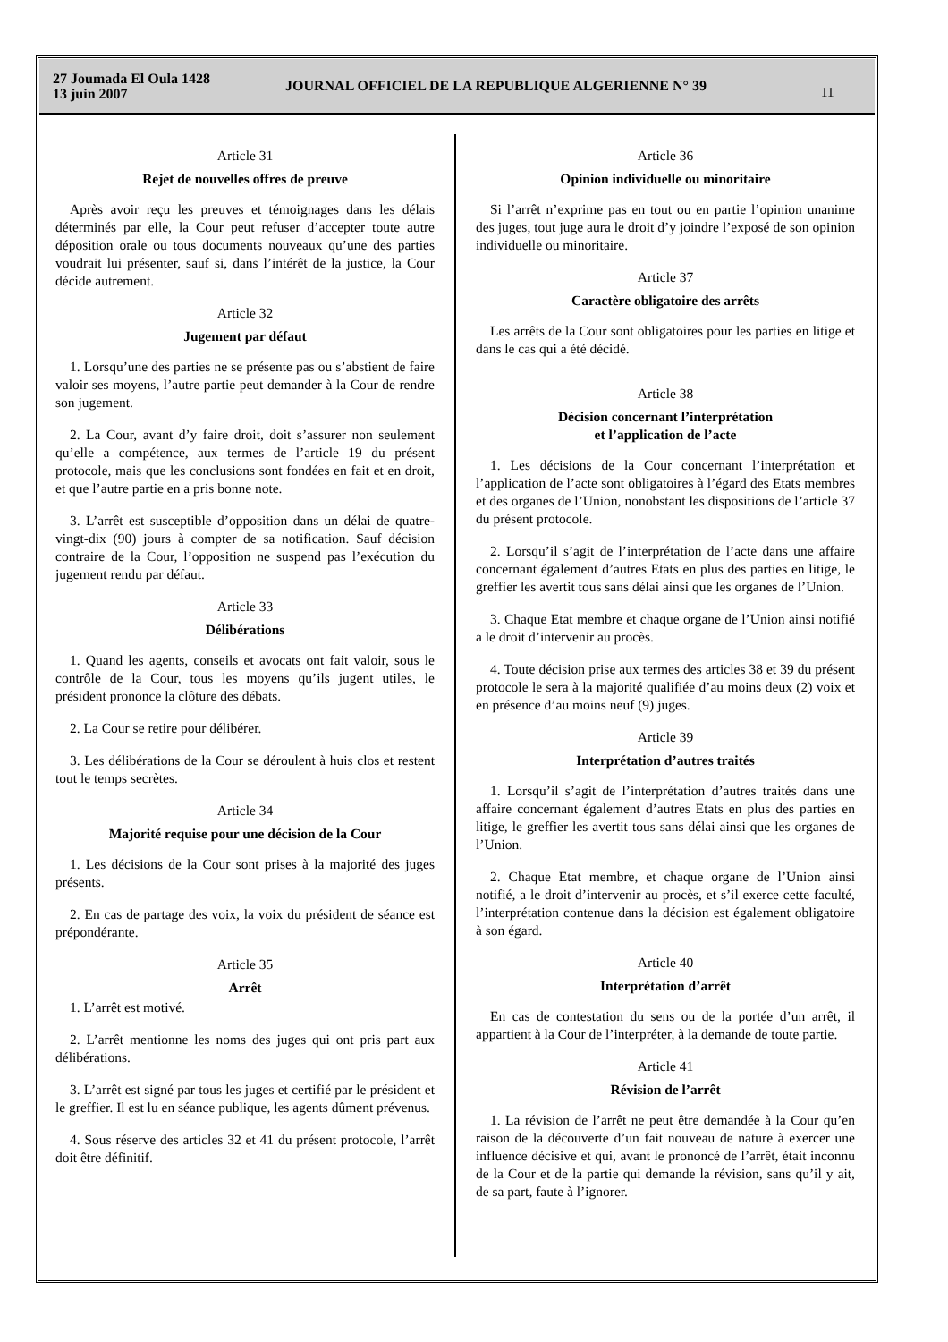27 Joumada El Oula 1428
13 juin 2007
JOURNAL OFFICIEL DE LA REPUBLIQUE ALGERIENNE N° 39
11
Article 31
Rejet de nouvelles offres de preuve
Après avoir reçu les preuves et témoignages dans les délais déterminés par elle, la Cour peut refuser d’accepter toute autre déposition orale ou tous documents nouveaux qu’une des parties voudrait lui présenter, sauf si, dans l’intérêt de la justice, la Cour décide autrement.
Article 32
Jugement par défaut
1. Lorsqu’une des parties ne se présente pas ou s’abstient de faire valoir ses moyens, l’autre partie peut demander à la Cour de rendre son jugement.
2. La Cour, avant d’y faire droit, doit s’assurer non seulement qu’elle a compétence, aux termes de l’article 19 du présent protocole, mais que les conclusions sont fondées en fait et en droit, et que l’autre partie en a pris bonne note.
3. L’arrêt est susceptible d’opposition dans un délai de quatre-vingt-dix (90) jours à compter de sa notification. Sauf décision contraire de la Cour, l’opposition ne suspend pas l’exécution du jugement rendu par défaut.
Article 33
Délibérations
1. Quand les agents, conseils et avocats ont fait valoir, sous le contrôle de la Cour, tous les moyens qu’ils jugent utiles, le président prononce la clôture des débats.
2. La Cour se retire pour délibérer.
3. Les délibérations de la Cour se déroulent à huis clos et restent tout le temps secrètes.
Article 34
Majorité requise pour une décision de la Cour
1. Les décisions de la Cour sont prises à la majorité des juges présents.
2. En cas de partage des voix, la voix du président de séance est prépondérante.
Article 35
Arrêt
1. L’arrêt est motivé.
2. L’arrêt mentionne les noms des juges qui ont pris part aux délibérations.
3. L’arrêt est signé par tous les juges et certifié par le président et le greffier. Il est lu en séance publique, les agents dûment prévenus.
4. Sous réserve des articles 32 et 41 du présent protocole, l’arrêt doit être définitif.
Article 36
Opinion individuelle ou minoritaire
Si l’arrêt n’exprime pas en tout ou en partie l’opinion unanime des juges, tout juge aura le droit d’y joindre l’exposé de son opinion individuelle ou minoritaire.
Article 37
Caractère obligatoire des arrêts
Les arrêts de la Cour sont obligatoires pour les parties en litige et dans le cas qui a été décidé.
Article 38
Décision concernant l’interprétation
et l’application de l’acte
1. Les décisions de la Cour concernant l’interprétation et l’application de l’acte sont obligatoires à l’égard des Etats membres et des organes de l’Union, nonobstant les dispositions de l’article 37 du présent protocole.
2. Lorsqu’il s’agit de l’interprétation de l’acte dans une affaire concernant également d’autres Etats en plus des parties en litige, le greffier les avertit tous sans délai ainsi que les organes de l’Union.
3. Chaque Etat membre et chaque organe de l’Union ainsi notifié a le droit d’intervenir au procès.
4. Toute décision prise aux termes des articles 38 et 39 du présent protocole le sera à la majorité qualifiée d’au moins deux (2) voix et en présence d’au moins neuf (9) juges.
Article 39
Interprétation d’autres traités
1. Lorsqu’il s’agit de l’interprétation d’autres traités dans une affaire concernant également d’autres Etats en plus des parties en litige, le greffier les avertit tous sans délai ainsi que les organes de l’Union.
2. Chaque Etat membre, et chaque organe de l’Union ainsi notifié, a le droit d’intervenir au procès, et s’il exerce cette faculté, l’interprétation contenue dans la décision est également obligatoire à son égard.
Article 40
Interprétation d’arrêt
En cas de contestation du sens ou de la portée d’un arrêt, il appartient à la Cour de l’interpréter, à la demande de toute partie.
Article 41
Révision de l’arrêt
1. La révision de l’arrêt ne peut être demandée à la Cour qu’en raison de la découverte d’un fait nouveau de nature à exercer une influence décisive et qui, avant le prononcé de l’arrêt, était inconnu de la Cour et de la partie qui demande la révision, sans qu’il y ait, de sa part, faute à l’ignorer.